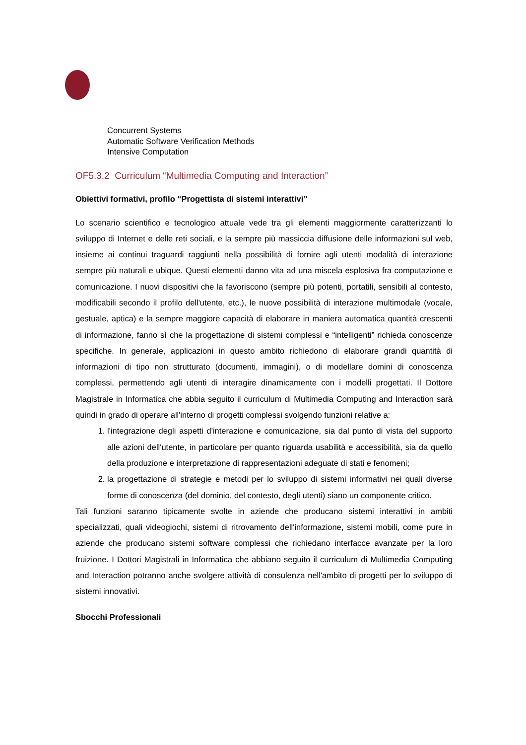Concurrent Systems
Automatic Software Verification Methods
Intensive Computation
OF5.3.2 Curriculum “Multimedia Computing and Interaction”
Obiettivi formativi, profilo “Progettista di sistemi interattivi”
Lo scenario scientifico e tecnologico attuale vede tra gli elementi maggiormente caratterizzanti lo sviluppo di Internet e delle reti sociali, e la sempre più massiccia diffusione delle informazioni sul web, insieme ai continui traguardi raggiunti nella possibilità di fornire agli utenti modalità di interazione sempre più naturali e ubique. Questi elementi danno vita ad una miscela esplosiva fra computazione e comunicazione. I nuovi dispositivi che la favoriscono (sempre più potenti, portatili, sensibili al contesto, modificabili secondo il profilo dell'utente, etc.), le nuove possibilità di interazione multimodale (vocale, gestuale, aptica) e la sempre maggiore capacità di elaborare in maniera automatica quantità crescenti di informazione, fanno sì che la progettazione di sistemi complessi e “intelligenti” richieda conoscenze specifiche. In generale, applicazioni in questo ambito richiedono di elaborare grandi quantità di informazioni di tipo non strutturato (documenti, immagini), o di modellare domini di conoscenza complessi, permettendo agli utenti di interagire dinamicamente con i modelli progettati. Il Dottore Magistrale in Informatica che abbia seguito il curriculum di Multimedia Computing and Interaction sarà quindi in grado di operare all'interno di progetti complessi svolgendo funzioni relative a:
1. l'integrazione degli aspetti d'interazione e comunicazione, sia dal punto di vista del supporto alle azioni dell'utente, in particolare per quanto riguarda usabilità e accessibilità, sia da quello della produzione e interpretazione di rappresentazioni adeguate di stati e fenomeni;
2. la progettazione di strategie e metodi per lo sviluppo di sistemi informativi nei quali diverse forme di conoscenza (del dominio, del contesto, degli utenti) siano un componente critico.
Tali funzioni saranno tipicamente svolte in aziende che producano sistemi interattivi in ambiti specializzati, quali videogiochi, sistemi di ritrovamento dell'informazione, sistemi mobili, come pure in aziende che producano sistemi software complessi che richiedano interfacce avanzate per la loro fruizione. I Dottori Magistrali in Informatica che abbiano seguito il curriculum di Multimedia Computing and Interaction potranno anche svolgere attività di consulenza nell'ambito di progetti per lo sviluppo di sistemi innovativi.
Sbocchi Professionali